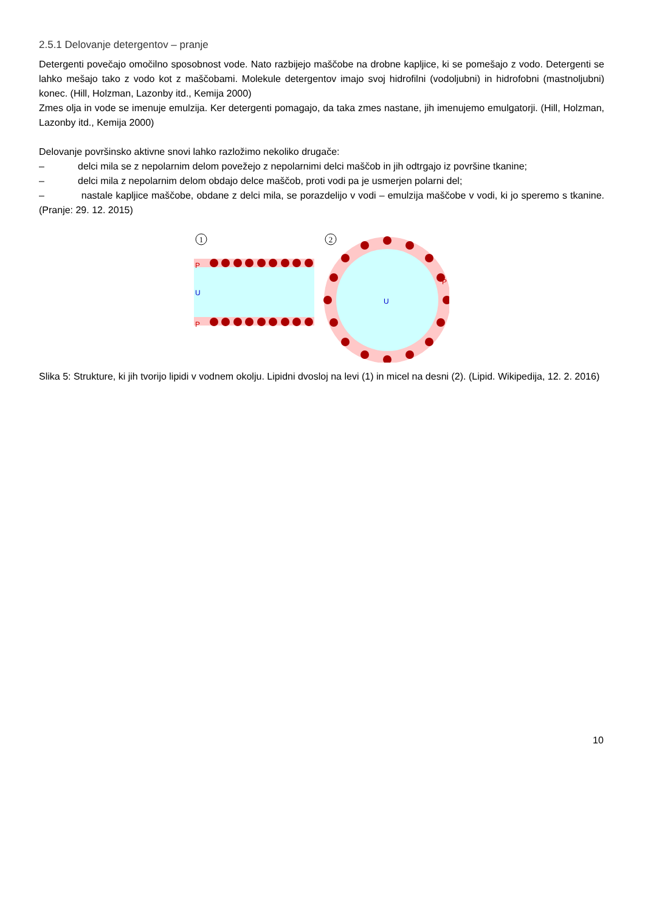2.5.1 Delovanje detergentov – pranje
Detergenti povečajo omočilno sposobnost vode. Nato razbijejo maščobe na drobne kapljice, ki se pomešajo z vodo. Detergenti se lahko mešajo tako z vodo kot z maščobami. Molekule detergentov imajo svoj hidrofilni (vodoljubni) in hidrofobni (mastnoljubni) konec. (Hill, Holzman, Lazonby itd., Kemija 2000)
Zmes olja in vode se imenuje emulzija. Ker detergenti pomagajo, da taka zmes nastane, jih imenujemo emulgatorji. (Hill, Holzman, Lazonby itd., Kemija 2000)
Delovanje površinsko aktivne snovi lahko razložimo nekoliko drugače:
– delci mila se z nepolarnim delom povežejo z nepolarnimi delci maščob in jih odtrgajo iz površine tkanine;
– delci mila z nepolarnim delom obdajo delce maščob, proti vodi pa je usmerjen polarni del;
– nastale kapljice maščobe, obdane z delci mila, se porazdelijo v vodi – emulzija maščobe v vodi, ki jo speremo s tkanine. (Pranje: 29. 12. 2015)
1
2
P
U
P
U
P
Slika 5: Strukture, ki jih tvorijo lipidi v vodnem okolju. Lipidni dvosloj na levi (1) in micel na desni (2). (Lipid. Wikipedija, 12. 2. 2016)
10